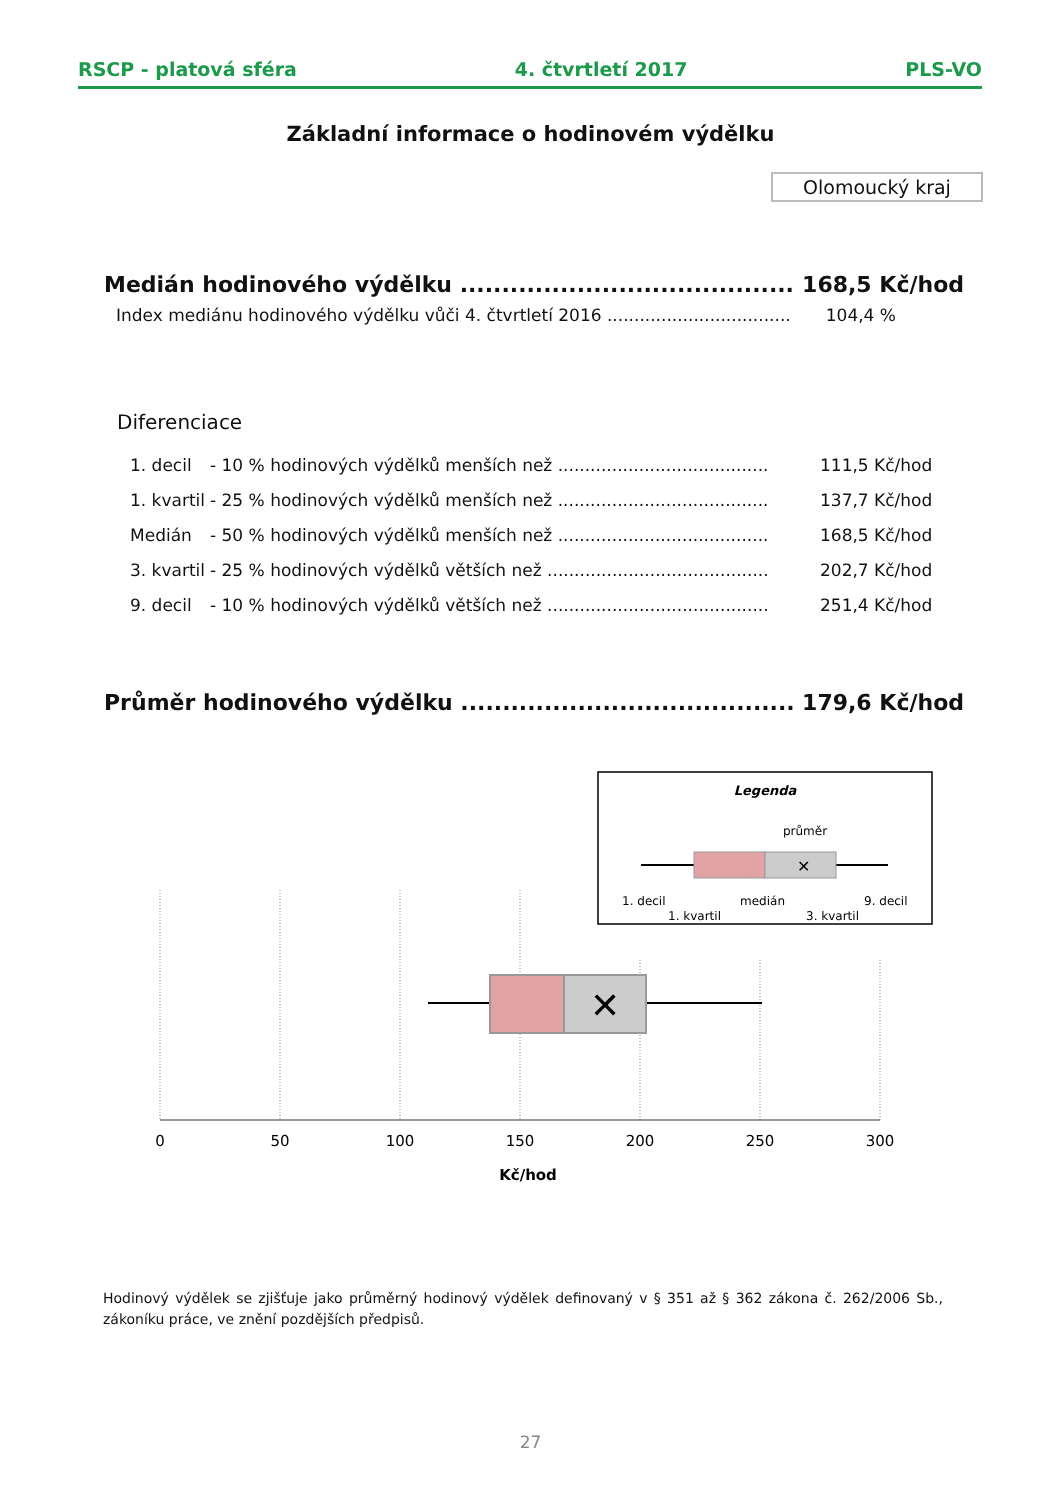RSCP - platová sféra 4. čtvrtletí 2017 PLS-VO
Základní informace o hodinovém výdělku
Olomoucký kraj
Medián hodinového výdělku ........................................ 168,5 Kč/hod
Index mediánu hodinového výdělku vůči 4. čtvrtletí 2016 .................................. 104,4 %
Diferenciace
1. decil - 10 % hodinových výdělků menších než ....................................... 111,5 Kč/hod
1. kvartil - 25 % hodinových výdělků menších než ....................................... 137,7 Kč/hod
Medián - 50 % hodinových výdělků menších než ....................................... 168,5 Kč/hod
3. kvartil - 25 % hodinových výdělků větších než ......................................... 202,7 Kč/hod
9. decil - 10 % hodinových výdělků větších než ......................................... 251,4 Kč/hod
Průměr hodinového výdělku ........................................ 179,6 Kč/hod
✕
Legenda
průměr
✕
1. decil
1. kvartil
medián
3. kvartil
9. decil
0
50
100
150
200
250
300
Kč/hod
Hodinový výdělek se zjišťuje jako průměrný hodinový výdělek definovaný v § 351 až § 362 zákona č. 262/2006 Sb., zákoníku práce, ve znění pozdějších předpisů.
27